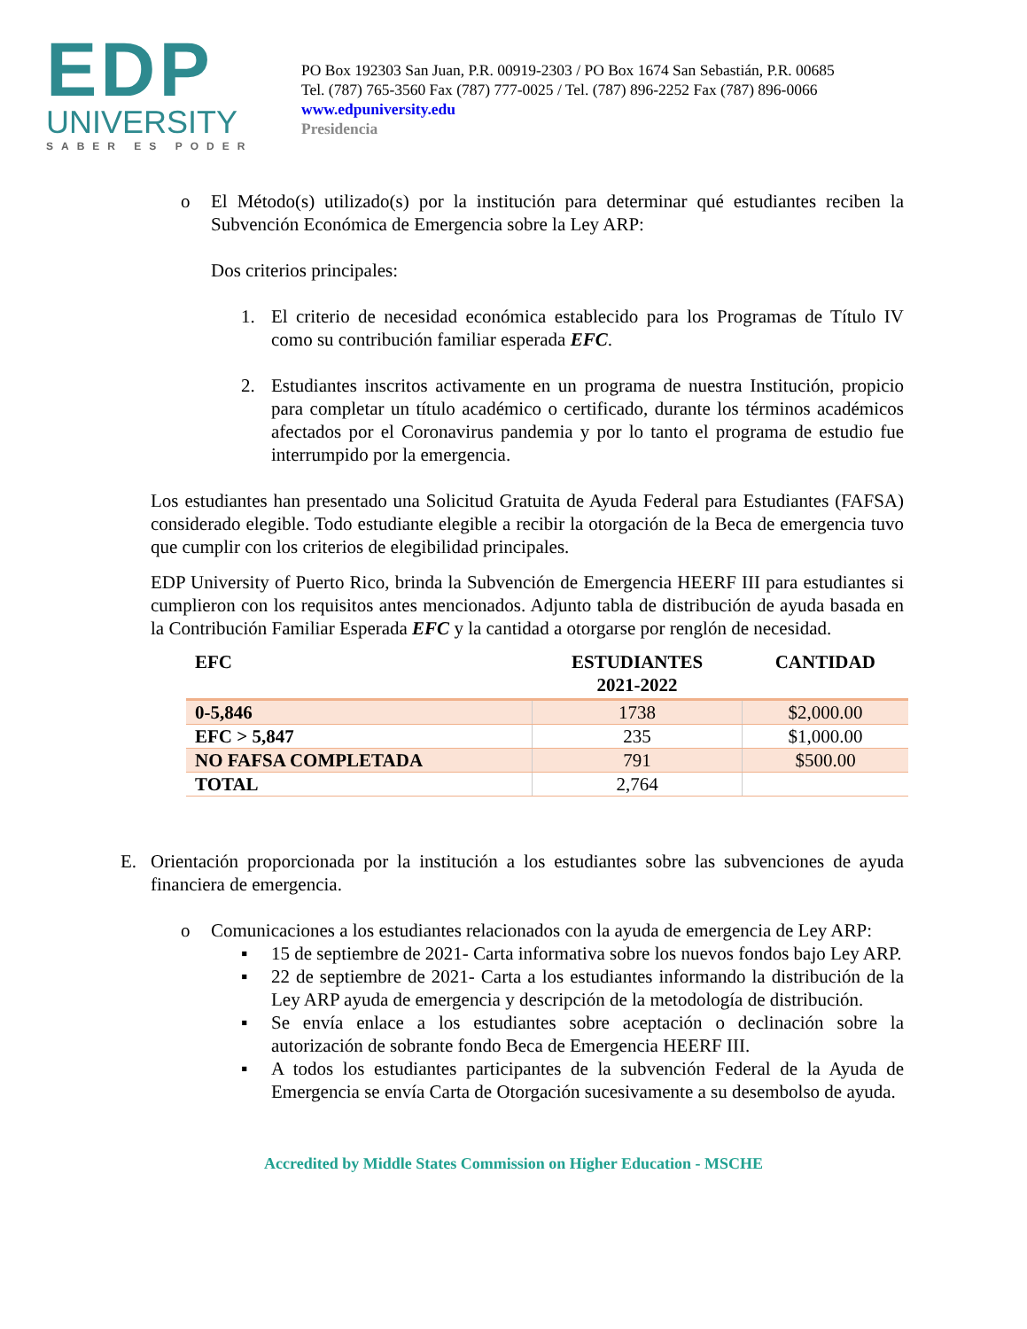EDP
UNIVERSITY
SABER ES PODER
PO Box 192303 San Juan, P.R. 00919-2303 / PO Box 1674 San Sebastián, P.R. 00685
Tel. (787) 765-3560 Fax (787) 777-0025 / Tel. (787) 896-2252 Fax (787) 896-0066
www.edpuniversity.edu
Presidencia
o El Método(s) utilizado(s) por la institución para determinar qué estudiantes reciben la Subvención Económica de Emergencia sobre la Ley ARP:
Dos criterios principales:
1. El criterio de necesidad económica establecido para los Programas de Título IV como su contribución familiar esperada EFC.
2. Estudiantes inscritos activamente en un programa de nuestra Institución, propicio para completar un título académico o certificado, durante los términos académicos afectados por el Coronavirus pandemia y por lo tanto el programa de estudio fue interrumpido por la emergencia.
Los estudiantes han presentado una Solicitud Gratuita de Ayuda Federal para Estudiantes (FAFSA) considerado elegible. Todo estudiante elegible a recibir la otorgación de la Beca de emergencia tuvo que cumplir con los criterios de elegibilidad principales.
EDP University of Puerto Rico, brinda la Subvención de Emergencia HEERF III para estudiantes si cumplieron con los requisitos antes mencionados. Adjunto tabla de distribución de ayuda basada en la Contribución Familiar Esperada EFC y la cantidad a otorgarse por renglón de necesidad.
| EFC | ESTUDIANTES 2021-2022 | CANTIDAD |
| --- | --- | --- |
| 0-5,846 | 1738 | $2,000.00 |
| EFC > 5,847 | 235 | $1,000.00 |
| NO FAFSA COMPLETADA | 791 | $500.00 |
| TOTAL | 2,764 | |
E. Orientación proporcionada por la institución a los estudiantes sobre las subvenciones de ayuda financiera de emergencia.
o Comunicaciones a los estudiantes relacionados con la ayuda de emergencia de Ley ARP:
▪ 15 de septiembre de 2021- Carta informativa sobre los nuevos fondos bajo Ley ARP.
▪ 22 de septiembre de 2021- Carta a los estudiantes informando la distribución de la Ley ARP ayuda de emergencia y descripción de la metodología de distribución.
▪ Se envía enlace a los estudiantes sobre aceptación o declinación sobre la autorización de sobrante fondo Beca de Emergencia HEERF III.
▪ A todos los estudiantes participantes de la subvención Federal de la Ayuda de Emergencia se envía Carta de Otorgación sucesivamente a su desembolso de ayuda.
Accredited by Middle States Commission on Higher Education - MSCHE